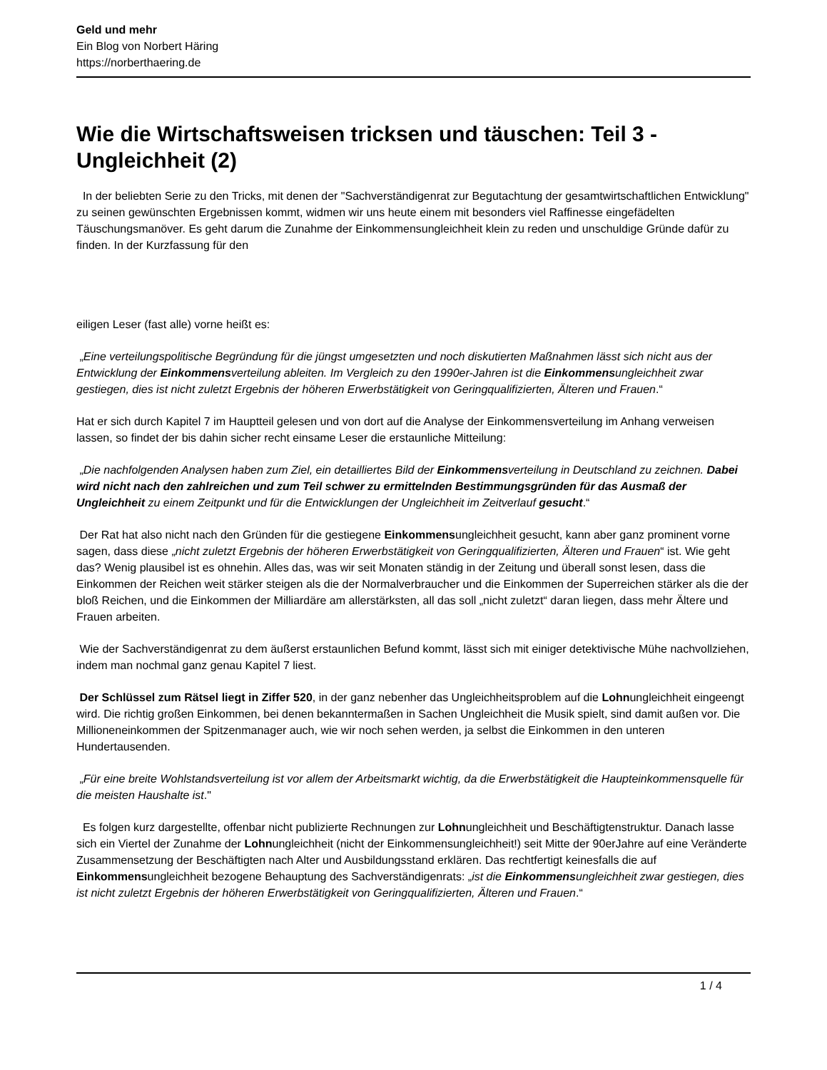Geld und mehr
Ein Blog von Norbert Häring
https://norberthaering.de
Wie die Wirtschaftsweisen tricksen und täuschen: Teil 3 - Ungleichheit (2)
In der beliebten Serie zu den Tricks, mit denen der "Sachverständigenrat zur Begutachtung der gesamtwirtschaftlichen Entwicklung" zu seinen gewünschten Ergebnissen kommt, widmen wir uns heute einem mit besonders viel Raffinesse eingefädelten Täuschungsmanöver. Es geht darum die Zunahme der Einkommensungleichheit klein zu reden und unschuldige Gründe dafür zu finden. In der Kurzfassung für den
eiligen Leser (fast alle) vorne heißt es:
„Eine verteilungspolitische Begründung für die jüngst umgesetzten und noch diskutierten Maßnahmen lässt sich nicht aus der Entwicklung der Einkommensverteilung ableiten. Im Vergleich zu den 1990er-Jahren ist die Einkommensungleichheit zwar gestiegen, dies ist nicht zuletzt Ergebnis der höheren Erwerbstätigkeit von Geringqualifizierten, Älteren und Frauen.“
Hat er sich durch Kapitel 7 im Hauptteil gelesen und von dort auf die Analyse der Einkommensverteilung im Anhang verweisen lassen, so findet der bis dahin sicher recht einsame Leser die erstaunliche Mitteilung:
„Die nachfolgenden Analysen haben zum Ziel, ein detailliertes Bild der Einkommensverteilung in Deutschland zu zeichnen. Dabei wird nicht nach den zahlreichen und zum Teil schwer zu ermittelnden Bestimmungsgründen für das Ausmaß der Ungleichheit zu einem Zeitpunkt und für die Entwicklungen der Ungleichheit im Zeitverlauf gesucht.“
Der Rat hat also nicht nach den Gründen für die gestiegene Einkommensungleichheit gesucht, kann aber ganz prominent vorne sagen, dass diese „nicht zuletzt Ergebnis der höheren Erwerbstätigkeit von Geringqualifizierten, Älteren und Frauen“ ist. Wie geht das? Wenig plausibel ist es ohnehin. Alles das, was wir seit Monaten ständig in der Zeitung und überall sonst lesen, dass die Einkommen der Reichen weit stärker steigen als die der Normalverbraucher und die Einkommen der Superreichen stärker als die der bloß Reichen, und die Einkommen der Milliardäre am allerstärksten, all das soll „nicht zuletzt“ daran liegen, dass mehr Ältere und Frauen arbeiten.
Wie der Sachverständigenrat zu dem äußerst erstaunlichen Befund kommt, lässt sich mit einiger detektivische Mühe nachvollziehen, indem man nochmal ganz genau Kapitel 7 liest.
Der Schlüssel zum Rätsel liegt in Ziffer 520, in der ganz nebenher das Ungleichheitsproblem auf die Lohnungleichheit eingeengt wird. Die richtig großen Einkommen, bei denen bekanntermaßen in Sachen Ungleichheit die Musik spielt, sind damit außen vor. Die Millioneneinkommen der Spitzenmanager auch, wie wir noch sehen werden, ja selbst die Einkommen in den unteren Hundertausenden.
„Für eine breite Wohlstandsverteilung ist vor allem der Arbeitsmarkt wichtig, da die Erwerbstätigkeit die Haupteinkommensquelle für die meisten Haushalte ist."
Es folgen kurz dargestellte, offenbar nicht publizierte Rechnungen zur Lohnungleichheit und Beschäftigtenstruktur. Danach lasse sich ein Viertel der Zunahme der Lohnungleichheit (nicht der Einkommensungleichheit!) seit Mitte der 90erJahre auf eine Veränderte Zusammensetzung der Beschäftigten nach Alter und Ausbildungsstand erklären. Das rechtfertigt keinesfalls die auf Einkommensungleichheit bezogene Behauptung des Sachverständigenrats: „ist die Einkommensungleichheit zwar gestiegen, dies ist nicht zuletzt Ergebnis der höheren Erwerbstätigkeit von Geringqualifizierten, Älteren und Frauen.“
1 / 4